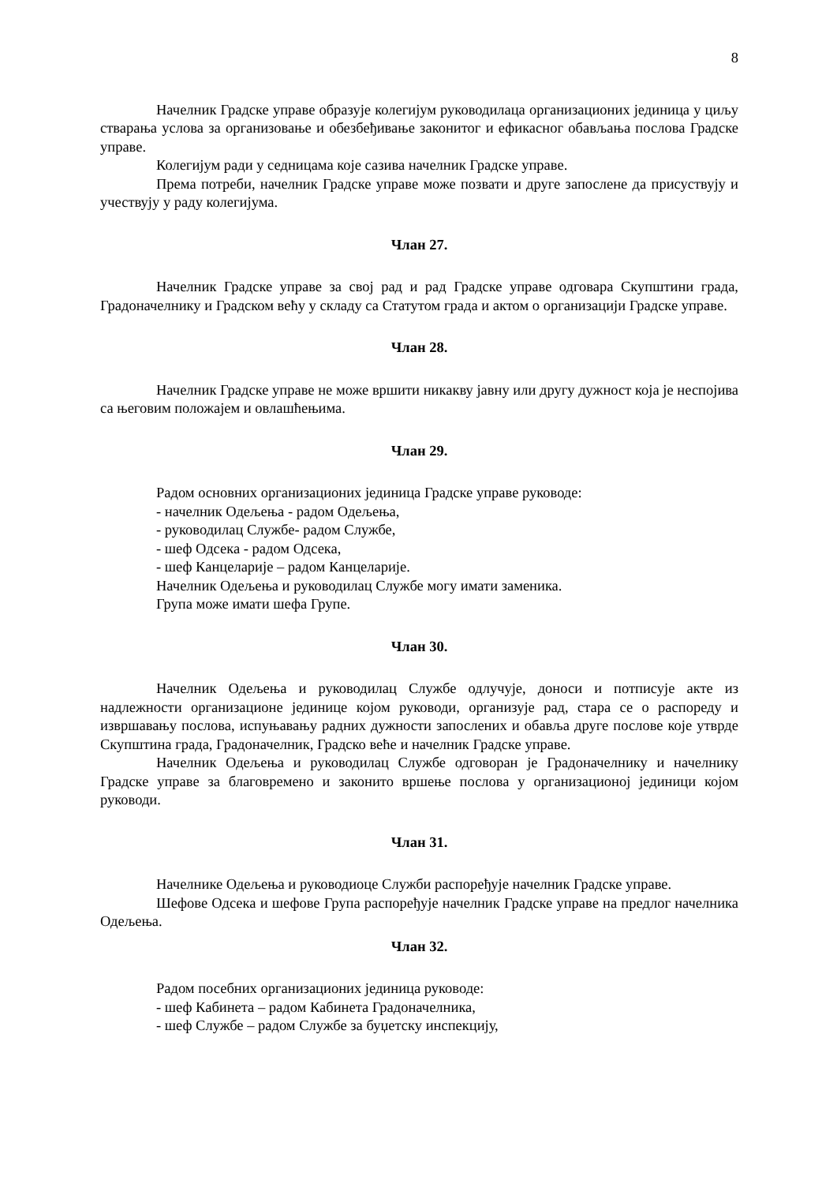8
Начелник Градске управе образује колегијум руководилаца организационих јединица у циљу стварања услова за организовање и обезбеђивање законитог и ефикасног обављања послова Градске управе.
Колегијум ради у седницама које сазива начелник Градске управе.
Према потреби, начелник Градске управе може позвати и друге запослене да присуствују и учествују у раду колегијума.
Члан 27.
Начелник Градске управе за свој рад и рад Градске управе одговара Скупштини града, Градоначелнику и Градском већу у складу са Статутом града и актом о организацији Градске управе.
Члан 28.
Начелник Градске управе не може вршити никакву јавну или другу дужност која је неспојива са његовим положајем и овлашћењима.
Члан 29.
Радом основних организационих јединица Градске управе руководе:
- начелник Одељења - радом Одељења,
- руководилац Службе- радом Службе,
- шеф Одсека - радом Одсека,
- шеф Канцеларије – радом Канцеларије.
Начелник Одељења и руководилац Службе могу имати заменика.
Група може имати шефа Групе.
Члан 30.
Начелник Одељења и руководилац Службе одлучује, доноси и потписује акте из надлежности организационе јединице којом руководи, организује рад, стара се о распореду и извршавању послова, испуњавању радних дужности запослених и обавља друге послове које утврде Скупштина града, Градоначелник, Градско веће и начелник Градске управе.
Начелник Одељења и руководилац Службе одговоран је Градоначелнику и начелнику Градске управе за благовремено и законито вршење послова у организационој јединици којом руководи.
Члан 31.
Начелнике Одељења и руководиоце Служби распоређује начелник Градске управе.
Шефове Одсека и шефове Група распоређује начелник Градске управе на предлог начелника Одељења.
Члан 32.
Радом посебних организационих јединица руководе:
- шеф Кабинета – радом Кабинета Градоначелника,
- шеф Службе – радом Службе за буџетску инспекцију,